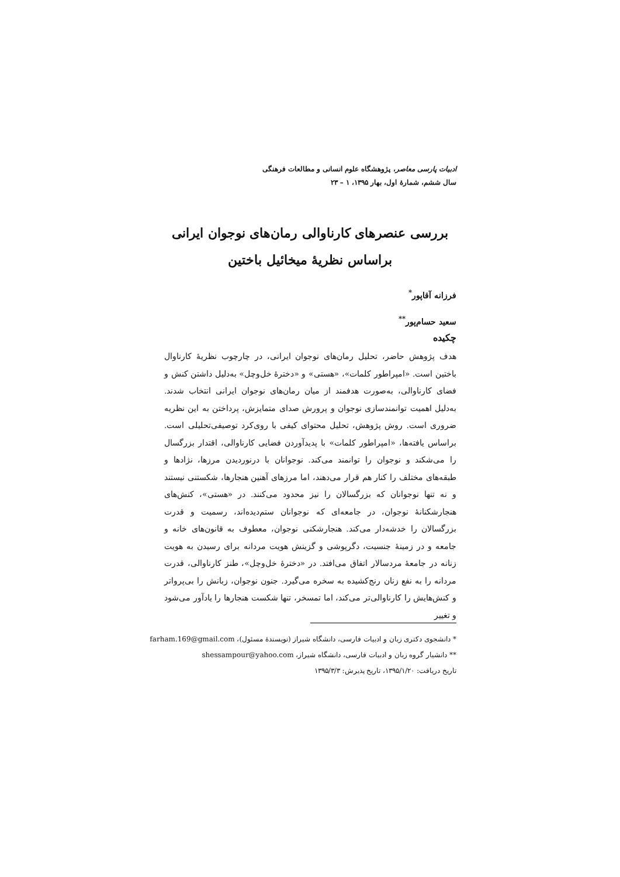ادبیات پارسی معاصر، پژوهشگاه علوم انسانی و مطالعات فرهنگی
سال ششم، شمارهٔ اول، بهار ۱۳۹۵، ۱ – ۲۳
بررسی عنصرهای کارناوالی رمان‌های نوجوان ایرانی
براساس نظریهٔ میخائیل باختین
فرزانه آقاپور<sup>*</sup>
سعید حسام‌پور<sup>**</sup>
چکیده
هدف پژوهش حاضر، تحلیل رمان‌های نوجوان ایرانی، در چارچوب نظریهٔ کارناوال باختین است. «امپراطور کلمات»، «هستی» و «دخترهٔ خل‌وچل» به‌دلیل داشتن کنش و فضای کارناوالی، به‌صورت هدفمند از میان رمان‌های نوجوان ایرانی انتخاب شدند. به‌دلیل اهمیت توانمندسازی نوجوان و پرورش صدای متمایزش، پرداختن به این نظریه ضروری است. روش پژوهش، تحلیل محتوای کیفی با روی‌کرد توصیفی‌تحلیلی است. براساس یافته‌ها، «امپراطور کلمات» با پدیدآوردن فضایی کارناوالی، اقتدار بزرگسال را می‌شکند و نوجوان را توانمند می‌کند. نوجوانان با درنوردیدن مرزها، نژادها و طبقه‌های مختلف را کنار هم قرار می‌دهند، اما مرزهای آهنین هنجارها، شکستنی نیستند و نه تنها نوجوانان که بزرگسالان را نیز محدود می‌کنند. در «هستی»، کنش‌های هنجارشکنانهٔ نوجوان، در جامعه‌ای که نوجوانان ستم‌دیده‌اند، رسمیت و قدرت بزرگسالان را خدشه‌دار می‌کند. هنجارشکنی نوجوان، معطوف به قانون‌های خانه و جامعه و در زمینهٔ جنسیت، دگرپوشی و گزینش هویت مردانه برای رسیدن به هویت زنانه در جامعهٔ مردسالار اتفاق می‌افتد. در «دخترهٔ خل‌وچل»، طنز کارناوالی، قدرت مردانه را به نفع زنان رنج‌کشیده به سخره می‌گیرد. جنون نوجوان، زبانش را بی‌پرواتر و کنش‌هایش را کارناوالی‌تر می‌کند، اما تمسخر، تنها شکست هنجارها را یادآور می‌شود و تغییر
* دانشجوی دکتری زبان و ادبیات فارسی، دانشگاه شیراز (نویسندهٔ مسئول)، farham.169@gmail.com
** دانشیار گروه زبان و ادبیات فارسی، دانشگاه شیراز، shessampour@yahoo.com
تاریخ دریافت: ۱۳۹۵/۱/۲۰، تاریخ پذیرش: ۱۳۹۵/۳/۳